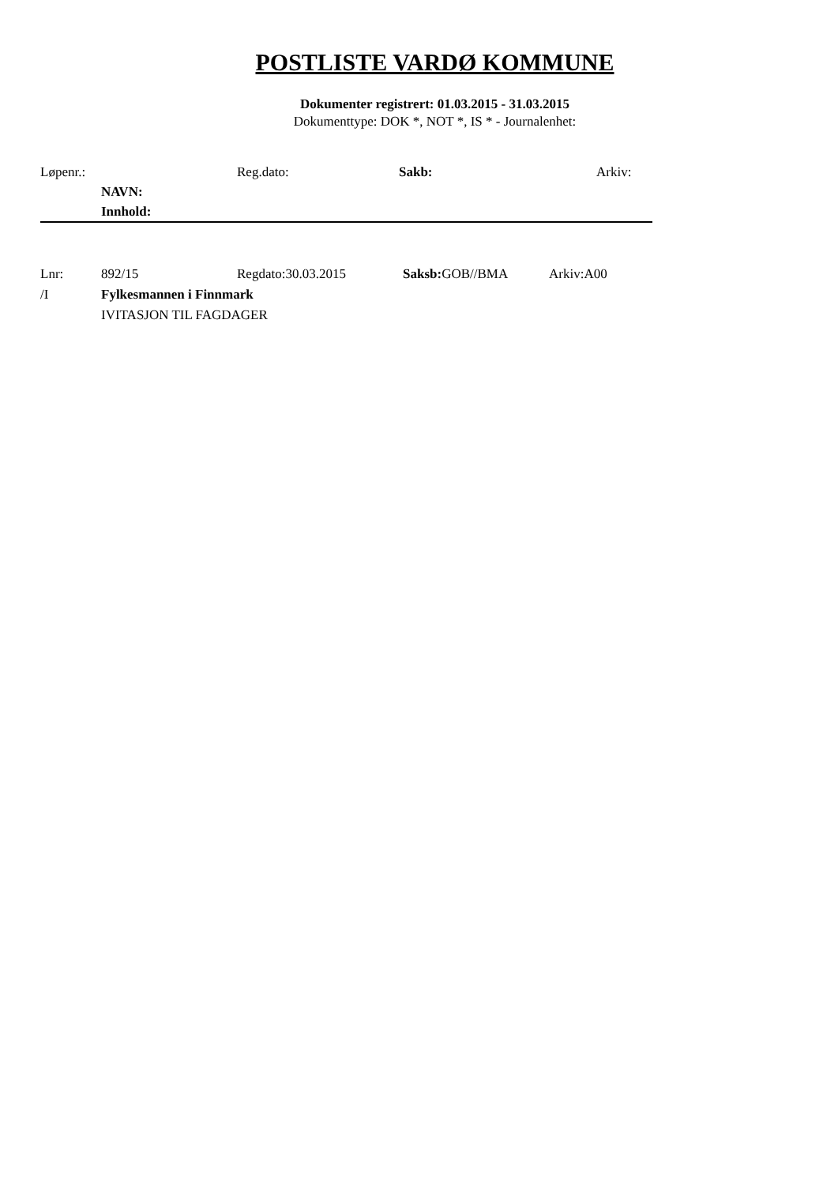POSTLISTE VARDØ KOMMUNE
Dokumenter registrert: 01.03.2015 - 31.03.2015
Dokumenttype: DOK *, NOT *, IS * - Journalenhet:
Løpenr.: Reg.dato: Sakb: Arkiv:
NAVN:
Innhold:
Lnr: 892/15 Regdato:30.03.2015 Saksb: GOB//BMA Arkiv:A00
/I Fylkesmannen i Finnmark
IVITASJON TIL FAGDAGER